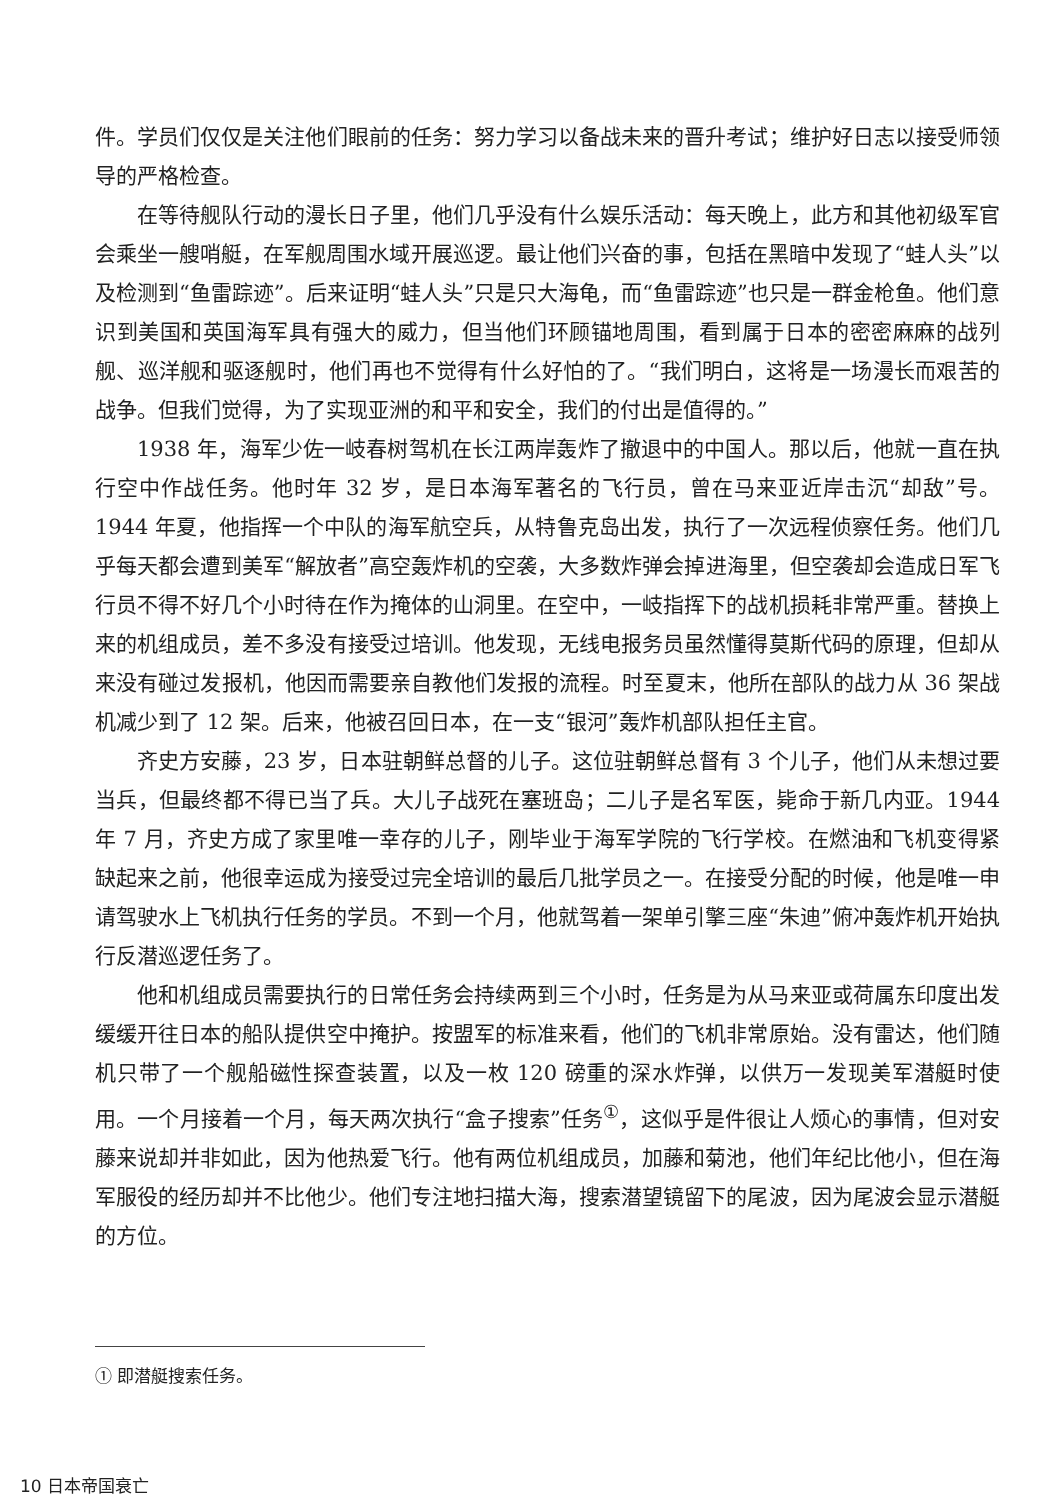件。学员们仅仅是关注他们眼前的任务：努力学习以备战未来的晋升考试；维护好日志以接受师领导的严格检查。
在等待舰队行动的漫长日子里，他们几乎没有什么娱乐活动：每天晚上，此方和其他初级军官会乘坐一艘哨艇，在军舰周围水域开展巡逻。最让他们兴奋的事，包括在黑暗中发现了“蛙人头”以及检测到“鱼雷踪迹”。后来证明“蛙人头”只是只大海龟，而“鱼雷踪迹”也只是一群金枪鱼。他们意识到美国和英国海军具有强大的威力，但当他们环顾锚地周围，看到属于日本的密密麻麻的战列舰、巡洋舰和驱逐舰时，他们再也不觉得有什么好怕的了。“我们明白，这将是一场漫长而艰苦的战争。但我们觉得，为了实现亚洲的和平和安全，我们的付出是值得的。”
1938 年，海军少佐一岐春树驾机在长江两岸轰炸了撤退中的中国人。那以后，他就一直在执行空中作战任务。他时年 32 岁，是日本海军著名的飞行员，曾在马来亚近岸击沉“却敌”号。1944 年夏，他指挥一个中队的海军航空兵，从特鲁克岛出发，执行了一次远程侦察任务。他们几乎每天都会遭到美军“解放者”高空轰炸机的空袭，大多数炸弹会掉进海里，但空袭却会造成日军飞行员不得不好几个小时待在作为掩体的山洞里。在空中，一岐指挥下的战机损耗非常严重。替换上来的机组成员，差不多没有接受过培训。他发现，无线电报务员虽然懂得莫斯代码的原理，但却从来没有碰过发报机，他因而需要亲自教他们发报的流程。时至夏末，他所在部队的战力从 36 架战机减少到了 12 架。后来，他被召回日本，在一支“银河”轰炸机部队担任主官。
齐史方安藤，23 岁，日本驻朝鲜总督的儿子。这位驻朝鲜总督有 3 个儿子，他们从未想过要当兵，但最终都不得已当了兵。大儿子战死在塞班岛；二儿子是名军医，毙命于新几内亚。1944 年 7 月，齐史方成了家里唯一幸存的儿子，刚毕业于海军学院的飞行学校。在燃油和飞机变得紧缺起来之前，他很幸运成为接受过完全培训的最后几批学员之一。在接受分配的时候，他是唯一申请驾驶水上飞机执行任务的学员。不到一个月，他就驾着一架单引擎三座“朱迪”俯冲轰炸机开始执行反潜巡逻任务了。
他和机组成员需要执行的日常任务会持续两到三个小时，任务是为从马来亚或荷属东印度出发缓缓开往日本的船队提供空中掩护。按盟军的标准来看，他们的飞机非常原始。没有雷达，他们随机只带了一个舰船磁性探查装置，以及一枚 120 磅重的深水炸弹，以供万一发现美军潜艇时使用。一个月接着一个月，每天两次执行“盒子搜索”任务<sup>①</sup>，这似乎是件很让人烦心的事情，但对安藤来说却并非如此，因为他热爱飞行。他有两位机组成员，加藤和菊池，他们年纪比他小，但在海军服役的经历却并不比他少。他们专注地扫描大海，搜索潜望镜留下的尾波，因为尾波会显示潜艇的方位。
① 即潜艇搜索任务。
10 日本帝国衰亡